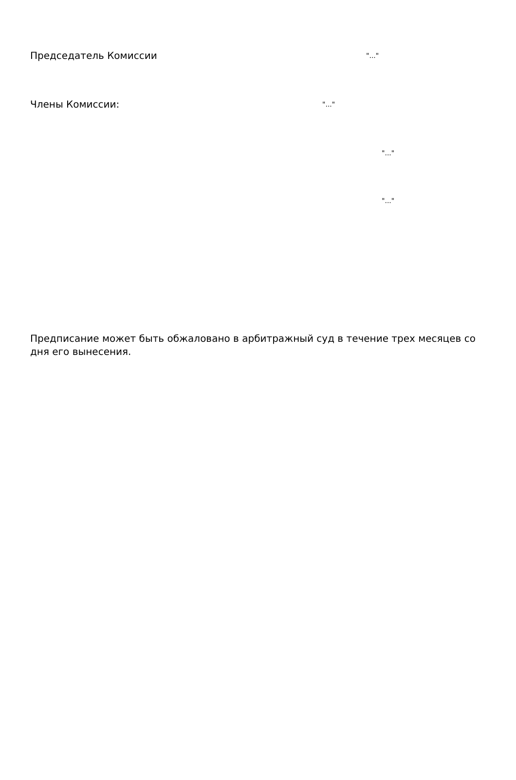Председатель Комиссии "..."
Члены Комиссии: "..."
"..."
"..."
Предписание может быть обжаловано в арбитражный суд в течение трех месяцев со дня его вынесения.